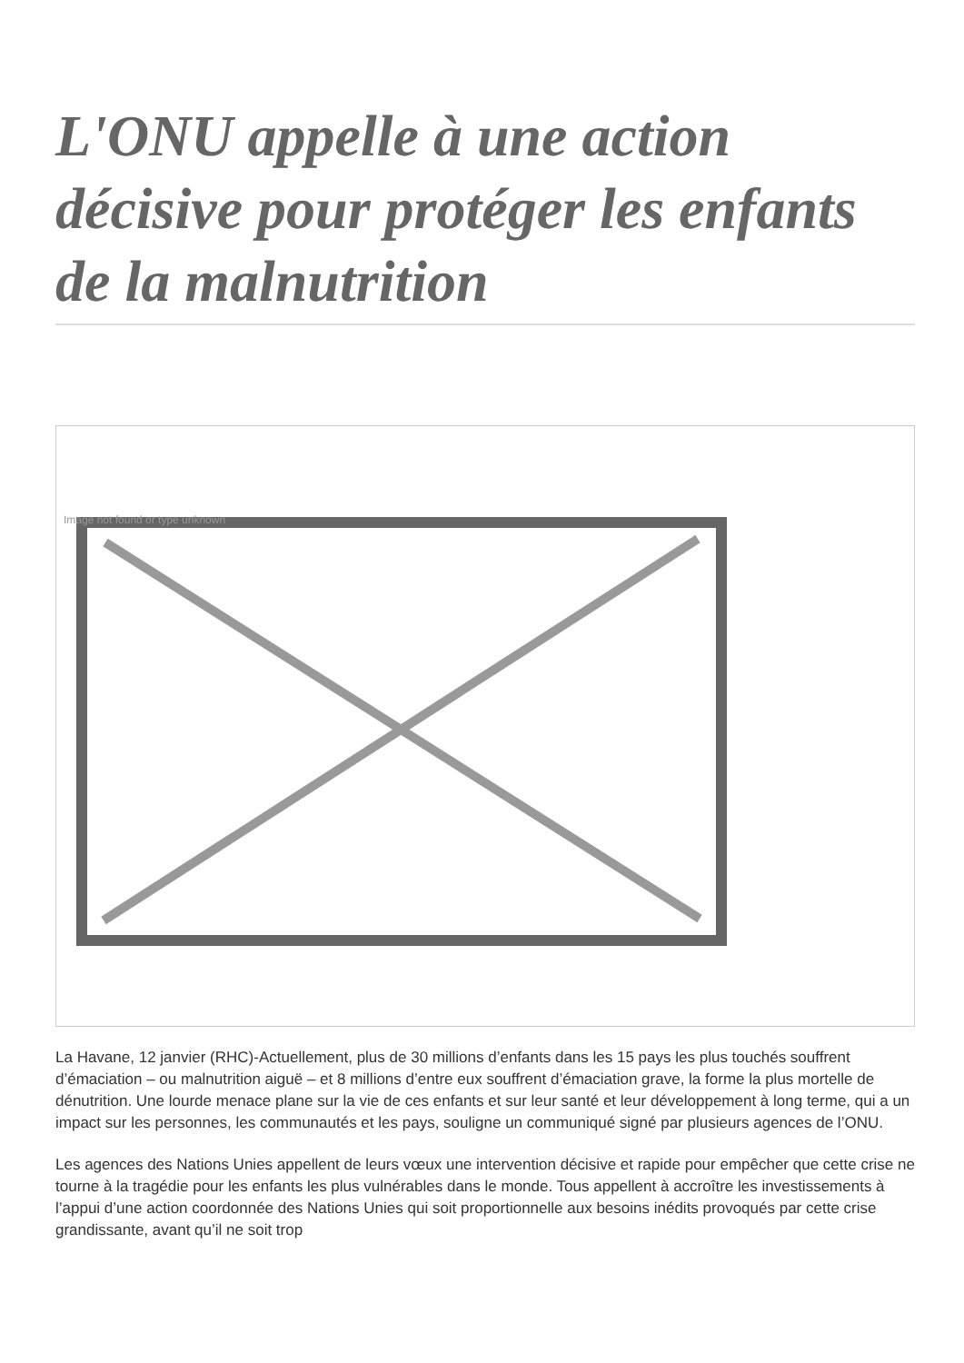L'ONU appelle à une action décisive pour protéger les enfants de la malnutrition
Image not found or type unknown
La Havane, 12 janvier (RHC)-Actuellement, plus de 30 millions d’enfants dans les 15 pays les plus touchés souffrent d’émaciation – ou malnutrition aiguë – et 8 millions d’entre eux souffrent d’émaciation grave, la forme la plus mortelle de dénutrition. Une lourde menace plane sur la vie de ces enfants et sur leur santé et leur développement à long terme, qui a un impact sur les personnes, les communautés et les pays, souligne un communiqué signé par plusieurs agences de l’ONU.
Les agences des Nations Unies appellent de leurs vœux une intervention décisive et rapide pour empêcher que cette crise ne tourne à la tragédie pour les enfants les plus vulnérables dans le monde. Tous appellent à accroître les investissements à l’appui d’une action coordonnée des Nations Unies qui soit proportionnelle aux besoins inédits provoqués par cette crise grandissante, avant qu’il ne soit trop